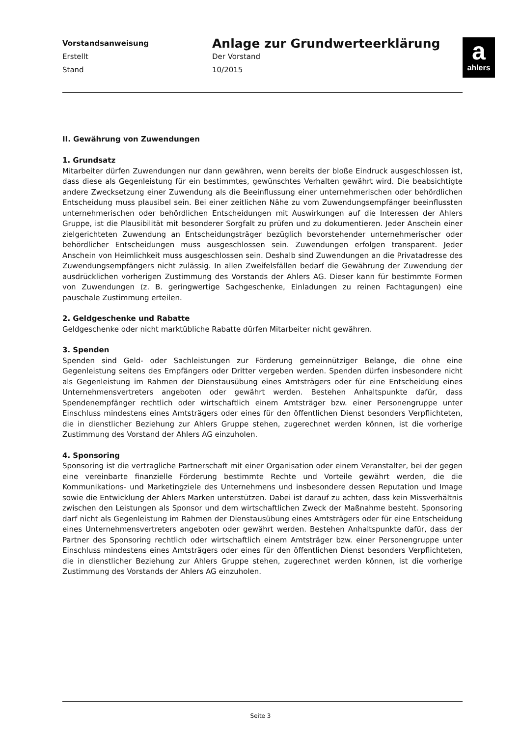Vorstandsanweisung
Erstellt
Stand
Anlage zur Grundwerteerklärung
Der Vorstand
10/2015
a
ahlers
II. Gewährung von Zuwendungen
1. Grundsatz
Mitarbeiter dürfen Zuwendungen nur dann gewähren, wenn bereits der bloße Eindruck ausgeschlossen ist, dass diese als Gegenleistung für ein bestimmtes, gewünschtes Verhalten gewährt wird. Die beabsichtigte andere Zwecksetzung einer Zuwendung als die Beeinflussung einer unternehmerischen oder behördlichen Entscheidung muss plausibel sein. Bei einer zeitlichen Nähe zu vom Zuwendungsempfänger beeinflussten unternehmerischen oder behördlichen Entscheidungen mit Auswirkungen auf die Interessen der Ahlers Gruppe, ist die Plausibilität mit besonderer Sorgfalt zu prüfen und zu dokumentieren. Jeder Anschein einer zielgerichteten Zuwendung an Entscheidungsträger bezüglich bevorstehender unternehmerischer oder behördlicher Entscheidungen muss ausgeschlossen sein. Zuwendungen erfolgen transparent. Jeder Anschein von Heimlichkeit muss ausgeschlossen sein. Deshalb sind Zuwendungen an die Privatadresse des Zuwendungsempfängers nicht zulässig. In allen Zweifelsfällen bedarf die Gewährung der Zuwendung der ausdrücklichen vorherigen Zustimmung des Vorstands der Ahlers AG. Dieser kann für bestimmte Formen von Zuwendungen (z. B. geringwertige Sachgeschenke, Einladungen zu reinen Fachtagungen) eine pauschale Zustimmung erteilen.
2. Geldgeschenke und Rabatte
Geldgeschenke oder nicht marktübliche Rabatte dürfen Mitarbeiter nicht gewähren.
3. Spenden
Spenden sind Geld- oder Sachleistungen zur Förderung gemeinnütziger Belange, die ohne eine Gegenleistung seitens des Empfängers oder Dritter vergeben werden. Spenden dürfen insbesondere nicht als Gegenleistung im Rahmen der Dienstausübung eines Amtsträgers oder für eine Entscheidung eines Unternehmensvertreters angeboten oder gewährt werden. Bestehen Anhaltspunkte dafür, dass Spendenempfänger rechtlich oder wirtschaftlich einem Amtsträger bzw. einer Personengruppe unter Einschluss mindestens eines Amtsträgers oder eines für den öffentlichen Dienst besonders Verpflichteten, die in dienstlicher Beziehung zur Ahlers Gruppe stehen, zugerechnet werden können, ist die vorherige Zustimmung des Vorstand der Ahlers AG einzuholen.
4. Sponsoring
Sponsoring ist die vertragliche Partnerschaft mit einer Organisation oder einem Veranstalter, bei der gegen eine vereinbarte finanzielle Förderung bestimmte Rechte und Vorteile gewährt werden, die die Kommunikations- und Marketingziele des Unternehmens und insbesondere dessen Reputation und Image sowie die Entwicklung der Ahlers Marken unterstützen. Dabei ist darauf zu achten, dass kein Missverhältnis zwischen den Leistungen als Sponsor und dem wirtschaftlichen Zweck der Maßnahme besteht. Sponsoring darf nicht als Gegenleistung im Rahmen der Dienstausübung eines Amtsträgers oder für eine Entscheidung eines Unternehmensvertreters angeboten oder gewährt werden. Bestehen Anhaltspunkte dafür, dass der Partner des Sponsoring rechtlich oder wirtschaftlich einem Amtsträger bzw. einer Personengruppe unter Einschluss mindestens eines Amtsträgers oder eines für den öffentlichen Dienst besonders Verpflichteten, die in dienstlicher Beziehung zur Ahlers Gruppe stehen, zugerechnet werden können, ist die vorherige Zustimmung des Vorstands der Ahlers AG einzuholen.
Seite 3